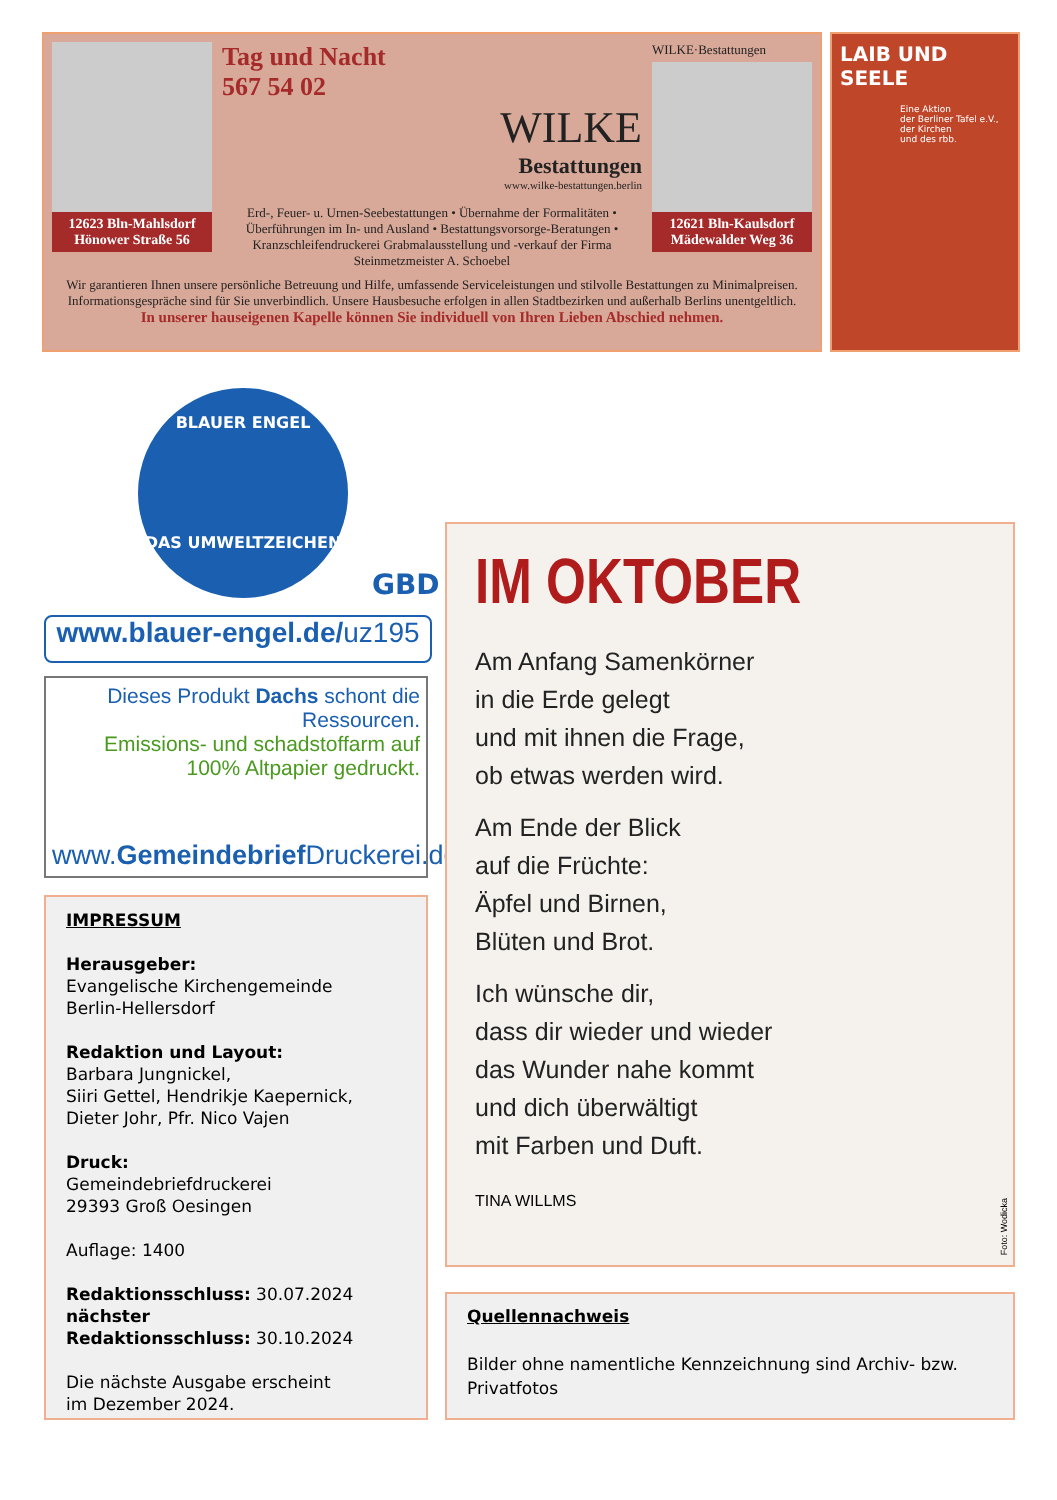12623 Bln-Mahlsdorf
Hönower Straße 56
Tag und Nacht
567 54 02
WILKE
Bestattungen
www.wilke-bestattungen.berlin
Erd-, Feuer- u. Urnen-Seebestattungen • Übernahme der Formalitäten • Überführungen im In- und Ausland • Bestattungsvorsorge-Beratungen • Kranzschleifendruckerei Grabmalausstellung und -verkauf der Firma Steinmetzmeister A. Schoebel
WILKE·Bestattungen
12621 Bln-Kaulsdorf
Mädewalder Weg 36
Wir garantieren Ihnen unsere persönliche Betreuung und Hilfe, umfassende Serviceleistungen und stilvolle Bestattungen zu Minimalpreisen. Informationsgespräche sind für Sie unverbindlich. Unsere Hausbesuche erfolgen in allen Stadtbezirken und außerhalb Berlins unentgeltlich.
In unserer hauseigenen Kapelle können Sie individuell von Ihren Lieben Abschied nehmen.
LAIB UND SEELE
Eine Aktion
der Berliner Tafel e.V.,
der Kirchen
und des rbb.
BLAUER ENGEL
DAS UMWELTZEICHEN
GBD
www.blauer-engel.de/uz195
Dieses Produkt Dachs schont die Ressourcen.
Emissions- und schadstoffarm auf
100% Altpapier gedruckt.
www.Gemeindebrief Druckerei.de
IMPRESSUM
Herausgeber:
Evangelische Kirchengemeinde
Berlin-Hellersdorf
Redaktion und Layout:
Barbara Jungnickel,
Siiri Gettel, Hendrikje Kaepernick,
Dieter Johr, Pfr. Nico Vajen
Druck:
Gemeindebriefdruckerei
29393 Groß Oesingen
Auflage: 1400
Redaktionsschluss: 30.07.2024
nächster
Redaktionsschluss: 30.10.2024
Die nächste Ausgabe erscheint
im Dezember 2024.
IM OKTOBER
Am Anfang Samenkörner
in die Erde gelegt
und mit ihnen die Frage,
ob etwas werden wird.
Am Ende der Blick
auf die Früchte:
Äpfel und Birnen,
Blüten und Brot.
Ich wünsche dir,
dass dir wieder und wieder
das Wunder nahe kommt
und dich überwältigt
mit Farben und Duft.
TINA WILLMS
Foto: Wodicka
Quellennachweis
Bilder ohne namentliche Kennzeichnung sind Archiv- bzw. Privatfotos